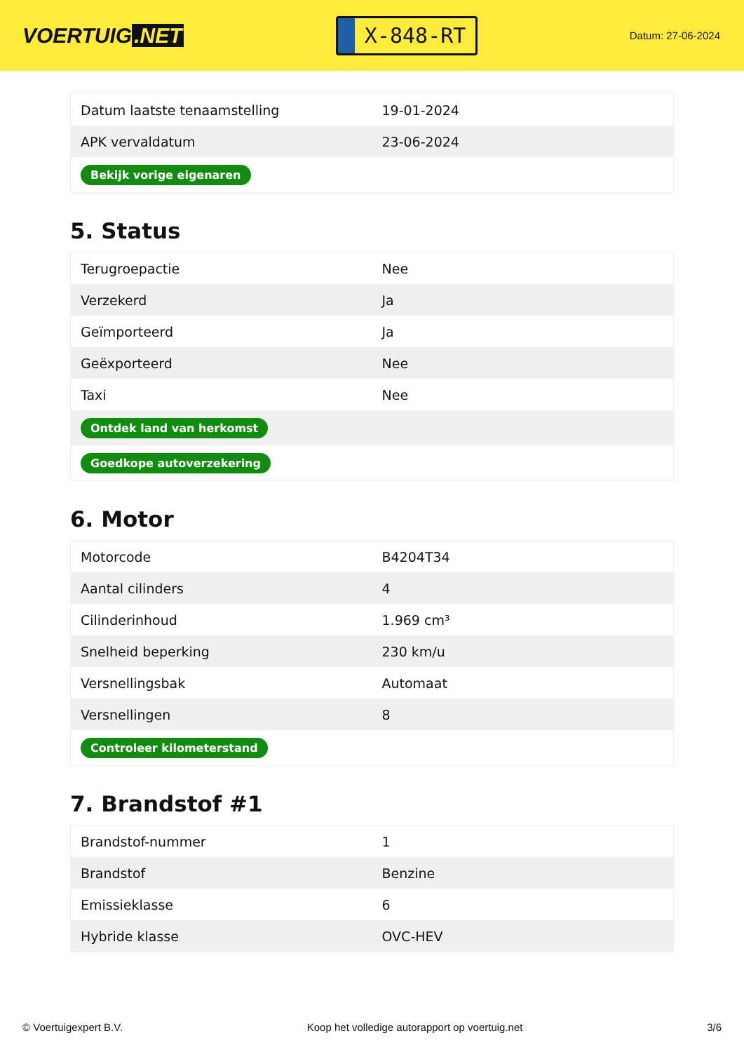VOERTUIG.NET
X-848-RT
Datum: 27-06-2024
| Datum laatste tenaamstelling | 19-01-2024 |
| APK vervaldatum | 23-06-2024 |
| Bekijk vorige eigenaren | |
5. Status
| Terugroepactie | Nee |
| Verzekerd | Ja |
| Geïmporteerd | Ja |
| Geëxporteerd | Nee |
| Taxi | Nee |
| Ontdek land van herkomst | |
| Goedkope autoverzekering | |
6. Motor
| Motorcode | B4204T34 |
| Aantal cilinders | 4 |
| Cilinderinhoud | 1.969 cm³ |
| Snelheid beperking | 230 km/u |
| Versnellingsbak | Automaat |
| Versnellingen | 8 |
| Controleer kilometerstand | |
7. Brandstof #1
| Brandstof-nummer | 1 |
| Brandstof | Benzine |
| Emissieklasse | 6 |
| Hybride klasse | OVC-HEV |
© Voertuigexpert B.V. Koop het volledige autorapport op voertuig.net 3/6